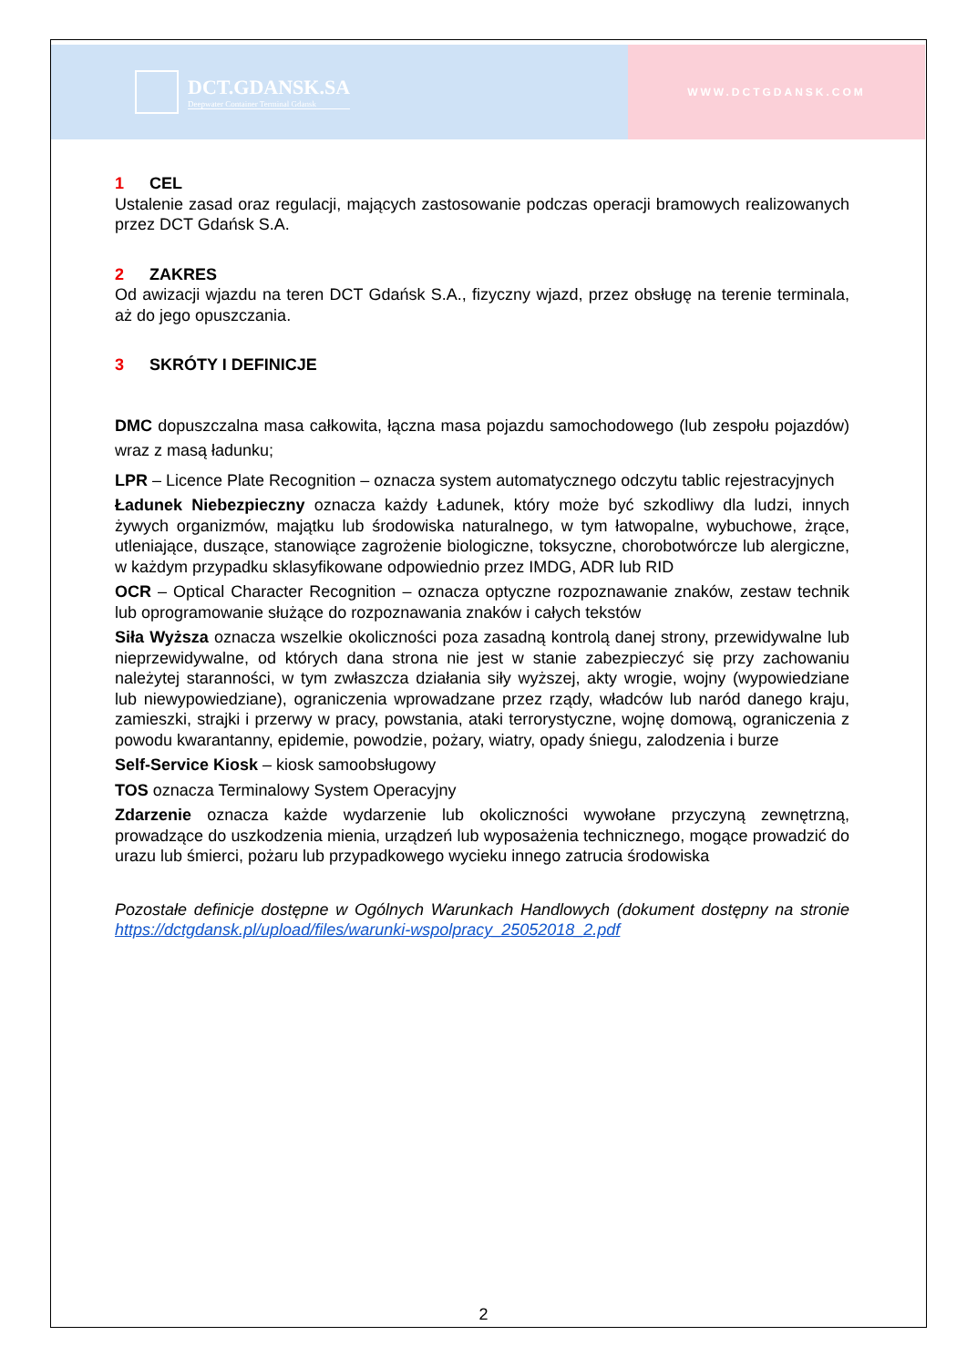DCT.GDANSK.SA
Deepwater Container Terminal Gdansk
WWW.DCTGDANSK.COM
1 CEL
Ustalenie zasad oraz regulacji, mających zastosowanie podczas operacji bramowych realizowanych przez DCT Gdańsk S.A.
2 ZAKRES
Od awizacji wjazdu na teren DCT Gdańsk S.A., fizyczny wjazd, przez obsługę na terenie terminala, aż do jego opuszczania.
3 SKRÓTY I DEFINICJE
DMC dopuszczalna masa całkowita, łączna masa pojazdu samochodowego (lub zespołu pojazdów) wraz z masą ładunku;
LPR – Licence Plate Recognition – oznacza system automatycznego odczytu tablic rejestracyjnych
Ładunek Niebezpieczny oznacza każdy Ładunek, który może być szkodliwy dla ludzi, innych żywych organizmów, majątku lub środowiska naturalnego, w tym łatwopalne, wybuchowe, żrące, utleniające, duszące, stanowiące zagrożenie biologiczne, toksyczne, chorobotwórcze lub alergiczne, w każdym przypadku sklasyfikowane odpowiednio przez IMDG, ADR lub RID
OCR – Optical Character Recognition – oznacza optyczne rozpoznawanie znaków, zestaw technik lub oprogramowanie służące do rozpoznawania znaków i całych tekstów
Siła Wyższa oznacza wszelkie okoliczności poza zasadną kontrolą danej strony, przewidywalne lub nieprzewidywalne, od których dana strona nie jest w stanie zabezpieczyć się przy zachowaniu należytej staranności, w tym zwłaszcza działania siły wyższej, akty wrogie, wojny (wypowiedziane lub niewypowiedziane), ograniczenia wprowadzane przez rządy, władców lub naród danego kraju, zamieszki, strajki i przerwy w pracy, powstania, ataki terrorystyczne, wojnę domową, ograniczenia z powodu kwarantanny, epidemie, powodzie, pożary, wiatry, opady śniegu, zalodzenia i burze
Self-Service Kiosk – kiosk samoobsługowy
TOS oznacza Terminalowy System Operacyjny
Zdarzenie oznacza każde wydarzenie lub okoliczności wywołane przyczyną zewnętrzną, prowadzące do uszkodzenia mienia, urządzeń lub wyposażenia technicznego, mogące prowadzić do urazu lub śmierci, pożaru lub przypadkowego wycieku innego zatrucia środowiska
Pozostałe definicje dostępne w Ogólnych Warunkach Handlowych (dokument dostępny na stronie https://dctgdansk.pl/upload/files/warunki-wspolpracy_25052018_2.pdf
2